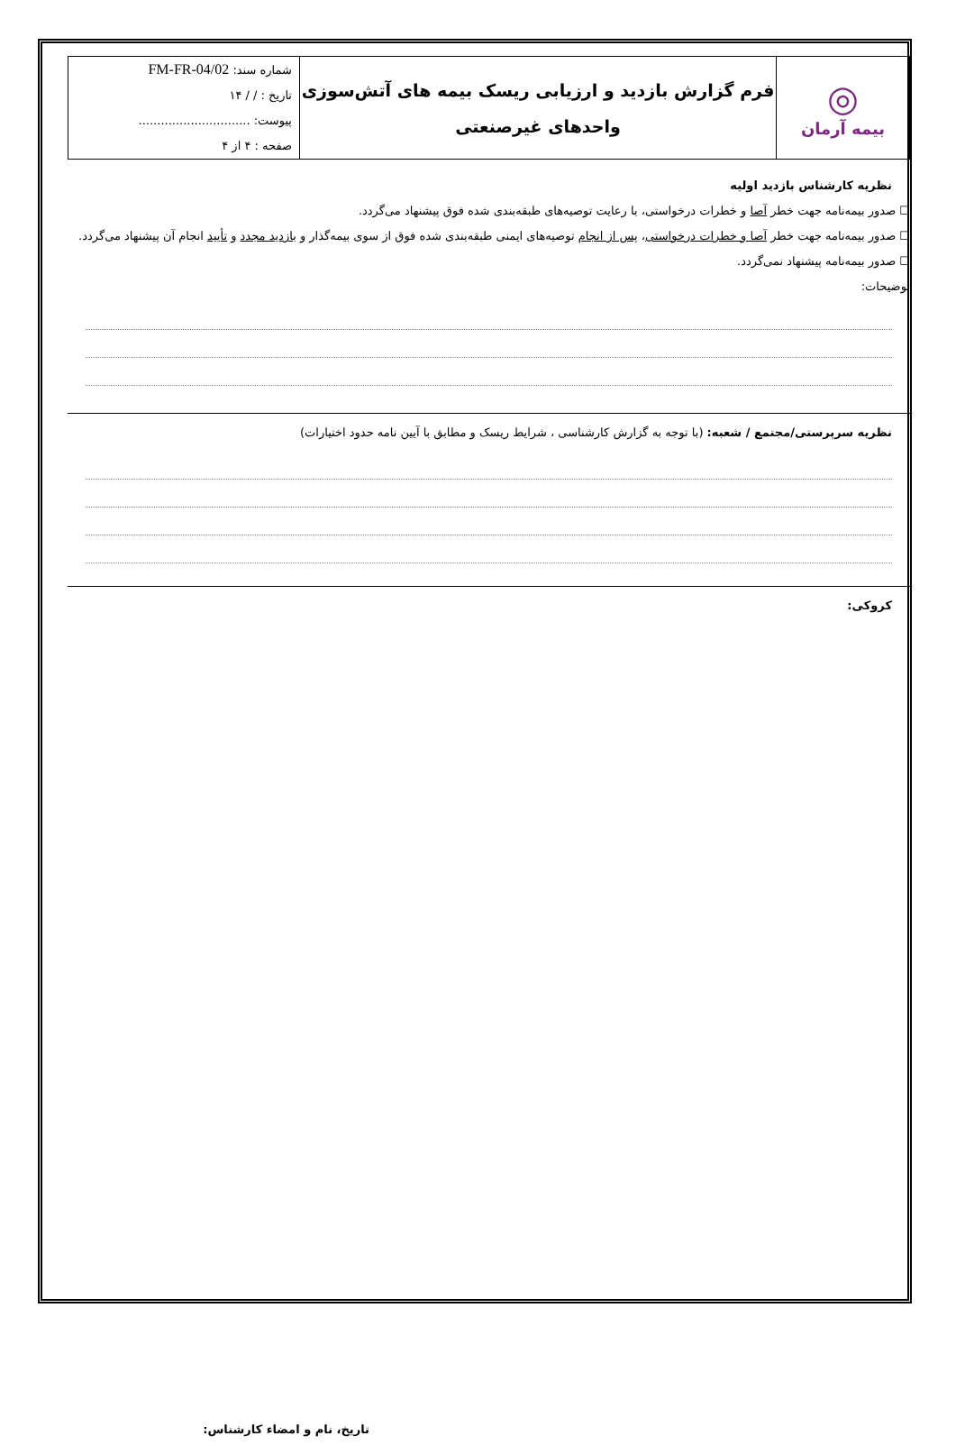| ◎ بیمه آرمان | فرم گزارش بازدید و ارزیابی ریسک بیمه های آتش‌سوزی واحدهای غیرصنعتی | شماره سند: FM-FR-04/02 تاریخ : / / ۱۴ پیوست: .............................. صفحه : ۴ از ۴ |
نظریه کارشناس بازدید اولیه
☐ صدور بیمه‌نامه جهت خطر آصا و خطرات درخواستی، با رعایت توصیه‌های طبقه‌بندی شده فوق پیشنهاد می‌گردد.
☐ صدور بیمه‌نامه جهت خطر آصا و خطرات درخواستی، پس از انجام توصیه‌های ایمنی طبقه‌بندی شده فوق از سوی بیمه‌گذار و بازدید مجدد و تأیید انجام آن پیشنهاد می‌گردد.
☐ صدور بیمه‌نامه پیشنهاد نمی‌گردد.
توضیحات:
نظریه سرپرستی/مجتمع / شعبه: (با توجه به گزارش کارشناسی ، شرایط ریسک و مطابق با آیین نامه حدود اختیارات)
کروکی:
تاریخ، نام و امضاء کارشناس: